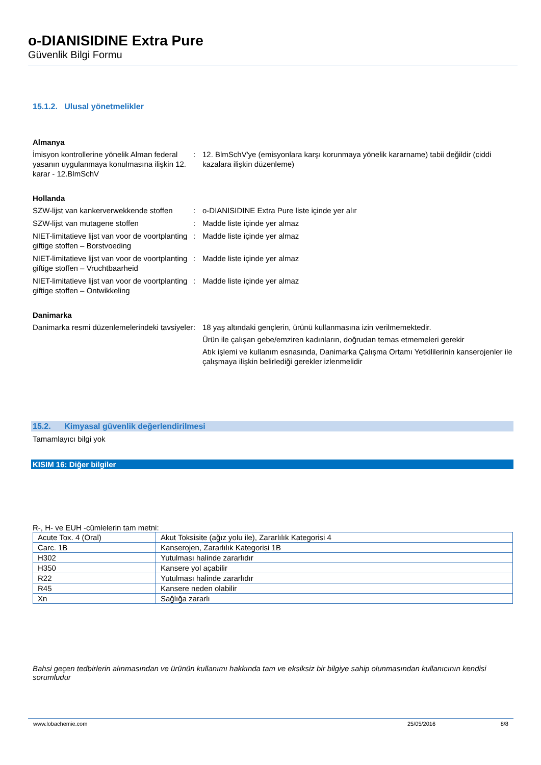o-DIANISIDINE Extra Pure
Güvenlik Bilgi Formu
15.1.2. Ulusal yönetmelikler
Almanya
İmisyon kontrollerine yönelik Alman federal yasanın uygulanmaya konulmasına ilişkin 12. karar - 12.BlmSchV
: 12. BlmSchV'ye (emisyonlara karşı korunmaya yönelik kararname) tabii değildir (ciddi kazalara ilişkin düzenleme)
Hollanda
SZW-lijst van kankerverwekkende stoffen
: o-DIANISIDINE Extra Pure liste içinde yer alır
SZW-lijst van mutagene stoffen : Madde liste içinde yer almaz
NIET-limitatieve lijst van voor de voortplanting giftige stoffen – Borstvoeding
: Madde liste içinde yer almaz
NIET-limitatieve lijst van voor de voortplanting giftige stoffen – Vruchtbaarheid
: Madde liste içinde yer almaz
NIET-limitatieve lijst van voor de voortplanting giftige stoffen – Ontwikkeling
: Madde liste içinde yer almaz
Danimarka
Danimarka resmi düzenlemelerindeki tavsiyeler
: 18 yaş altındaki gençlerin, ürünü kullanmasına izin verilmemektedir.
Ürün ile çalışan gebe/emziren kadınların, doğrudan temas etmemeleri gerekir
Atık işlemi ve kullanım esnasında, Danimarka Çalışma Ortamı Yetkililerinin kanserojenler ile çalışmaya ilişkin belirlediği gerekler izlenmelidir
15.2. Kimyasal güvenlik değerlendirilmesi
Tamamlayıcı bilgi yok
KISIM 16: Diğer bilgiler
R-, H- ve EUH -cümlelerin tam metni:
| Acute Tox. 4 (Oral) | Akut Toksisite (ağız yolu ile), Zararlılık Kategorisi 4 |
| Carc. 1B | Kanserojen, Zararlılık Kategorisi 1B |
| H302 | Yutulması halinde zararlıdır |
| H350 | Kansere yol açabilir |
| R22 | Yutulması halinde zararlıdır |
| R45 | Kansere neden olabilir |
| Xn | Sağlığa zararlı |
Bahsi geçen tedbirlerin alınmasından ve ürünün kullanımı hakkında tam ve eksiksiz bir bilgiye sahip olunmasından kullanıcının kendisi sorumludur
www.lobachemie.com 25/05/2016 8/8